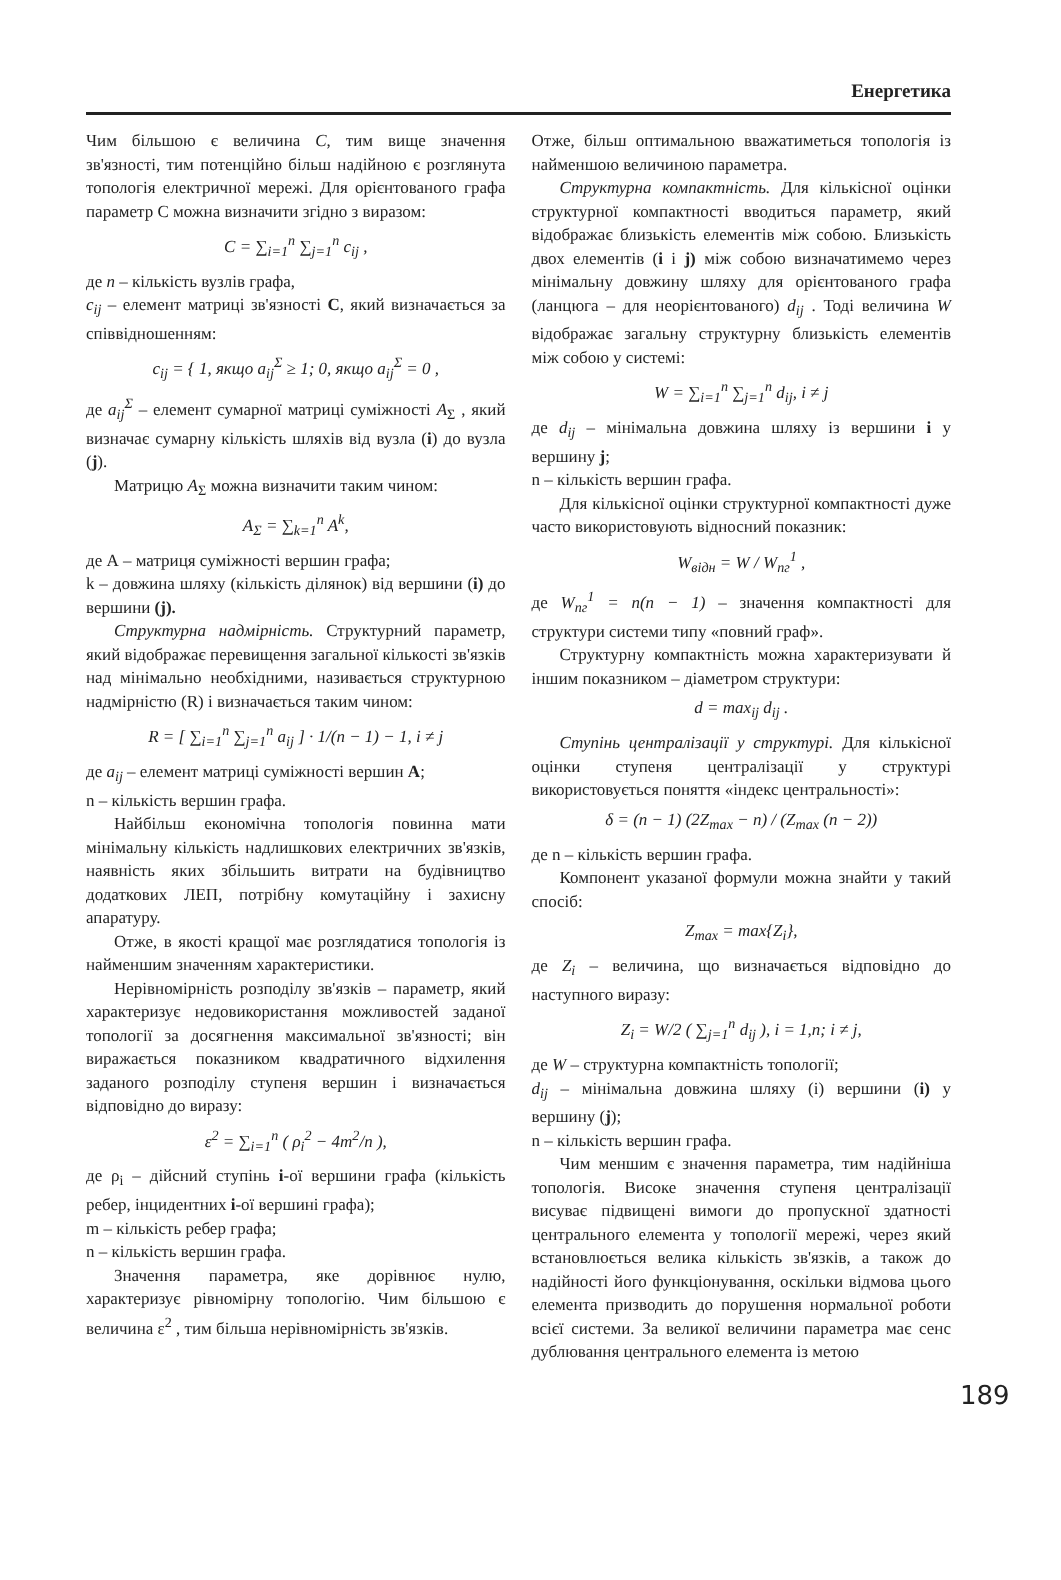Енергетика
Чим більшою є величина C, тим вище значення зв'язності, тим потенційно більш надійною є розглянута топологія електричної мережі. Для орієнтованого графа параметр С можна визначити згідно з виразом:
C = ∑<sub>i=1</sub><sup>n</sup> ∑<sub>j=1</sub><sup>n</sup> c<sub>ij</sub> ,
де n – кількість вузлів графа,
c<sub>ij</sub> – елемент матриці зв'язності C, який визначається за співвідношенням:
c<sub>ij</sub> = { 1, якщо a<sub>ij</sub><sup>Σ</sup> ≥ 1; 0, якщо a<sub>ij</sub><sup>Σ</sup> = 0 ,
де a<sub>ij</sub><sup>Σ</sup> – елемент сумарної матриці суміжності A<sub>Σ</sub> , який визначає сумарну кількість шляхів від вузла (i) до вузла (j).
Матрицю A<sub>Σ</sub> можна визначити таким чином:
A<sub>Σ</sub> = ∑<sub>k=1</sub><sup>n</sup> A<sup>k</sup>,
де А – матриця суміжності вершин графа;
k – довжина шляху (кількість ділянок) від вершини (i) до вершини (j).
Структурна надмірність. Структурний параметр, який відображає перевищення загальної кількості зв'язків над мінімально необхідними, називається структурною надмірністю (R) і визначається таким чином:
R = [ ∑<sub>i=1</sub><sup>n</sup> ∑<sub>j=1</sub><sup>n</sup> a<sub>ij</sub> ] · 1/(n − 1) − 1, i ≠ j
де a<sub>ij</sub> – елемент матриці суміжності вершин А;
n – кількість вершин графа.
Найбільш економічна топологія повинна мати мінімальну кількість надлишкових електричних зв'язків, наявність яких збільшить витрати на будівництво додаткових ЛЕП, потрібну комутаційну і захисну апаратуру.
Отже, в якості кращої має розглядатися топологія із найменшим значенням характеристики.
Нерівномірність розподілу зв'язків – параметр, який характеризує недовикористання можливостей заданої топології за досягнення максимальної зв'язності; він виражається показником квадратичного відхилення заданого розподілу ступеня вершин і визначається відповідно до виразу:
ε<sup>2</sup> = ∑<sub>i=1</sub><sup>n</sup> ( ρ<sub>i</sub><sup>2</sup> − 4m<sup>2</sup>/n ),
де ρ<sub>i</sub> – дійсний ступінь i-ої вершини графа (кількість ребер, інцидентних i-ої вершині графа);
m – кількість ребер графа;
n – кількість вершин графа.
Значення параметра, яке дорівнює нулю, характеризує рівномірну топологію. Чим більшою є величина ε<sup>2</sup> , тим більша нерівномірність зв'язків.
Отже, більш оптимальною вважатиметься топологія із найменшою величиною параметра.
Структурна компактність. Для кількісної оцінки структурної компактності вводиться параметр, який відображає близькість елементів між собою. Близькість двох елементів (i і j) між собою визначатимемо через мінімальну довжину шляху для орієнтованого графа (ланцюга – для неорієнтованого) d<sub>ij</sub> . Тоді величина W відображає загальну структурну близькість елементів між собою у системі:
W = ∑<sub>i=1</sub><sup>n</sup> ∑<sub>j=1</sub><sup>n</sup> d<sub>ij</sub>, i ≠ j
де d<sub>ij</sub> – мінімальна довжина шляху із вершини i у вершину j;
n – кількість вершин графа.
Для кількісної оцінки структурної компактності дуже часто використовують відносний показник:
W<sub>відн</sub> = W / W<sub>пг</sub><sup>1</sup> ,
де W<sub>пг</sub><sup>1</sup> = n(n − 1) – значення компактності для структури системи типу «повний граф».
Структурну компактність можна характеризувати й іншим показником – діаметром структури:
d = max<sub>ij</sub> d<sub>ij</sub> .
Ступінь централізації у структурі. Для кількісної оцінки ступеня централізації у структурі використовується поняття «індекс центральності»:
δ = (n − 1) (2Z<sub>max</sub> − n) / (Z<sub>max</sub> (n − 2))
де n – кількість вершин графа.
Компонент указаної формули можна знайти у такий спосіб:
Z<sub>max</sub> = max{Z<sub>i</sub>},
де Z<sub>i</sub> – величина, що визначається відповідно до наступного виразу:
Z<sub>i</sub> = W/2 ( ∑<sub>j=1</sub><sup>n</sup> d<sub>ij</sub> ), i = 1,n; i ≠ j,
де W – структурна компактність топології;
d<sub>ij</sub> – мінімальна довжина шляху (і) вершини (i) у вершину (j);
n – кількість вершин графа.
Чим меншим є значення параметра, тим надійніша топологія. Високе значення ступеня централізації висуває підвищені вимоги до пропускної здатності центрального елемента у топології мережі, через який встановлюється велика кількість зв'язків, а також до надійності його функціонування, оскільки відмова цього елемента призводить до порушення нормальної роботи всієї системи. За великої величини параметра має сенс дублювання центрального елемента із метою
189